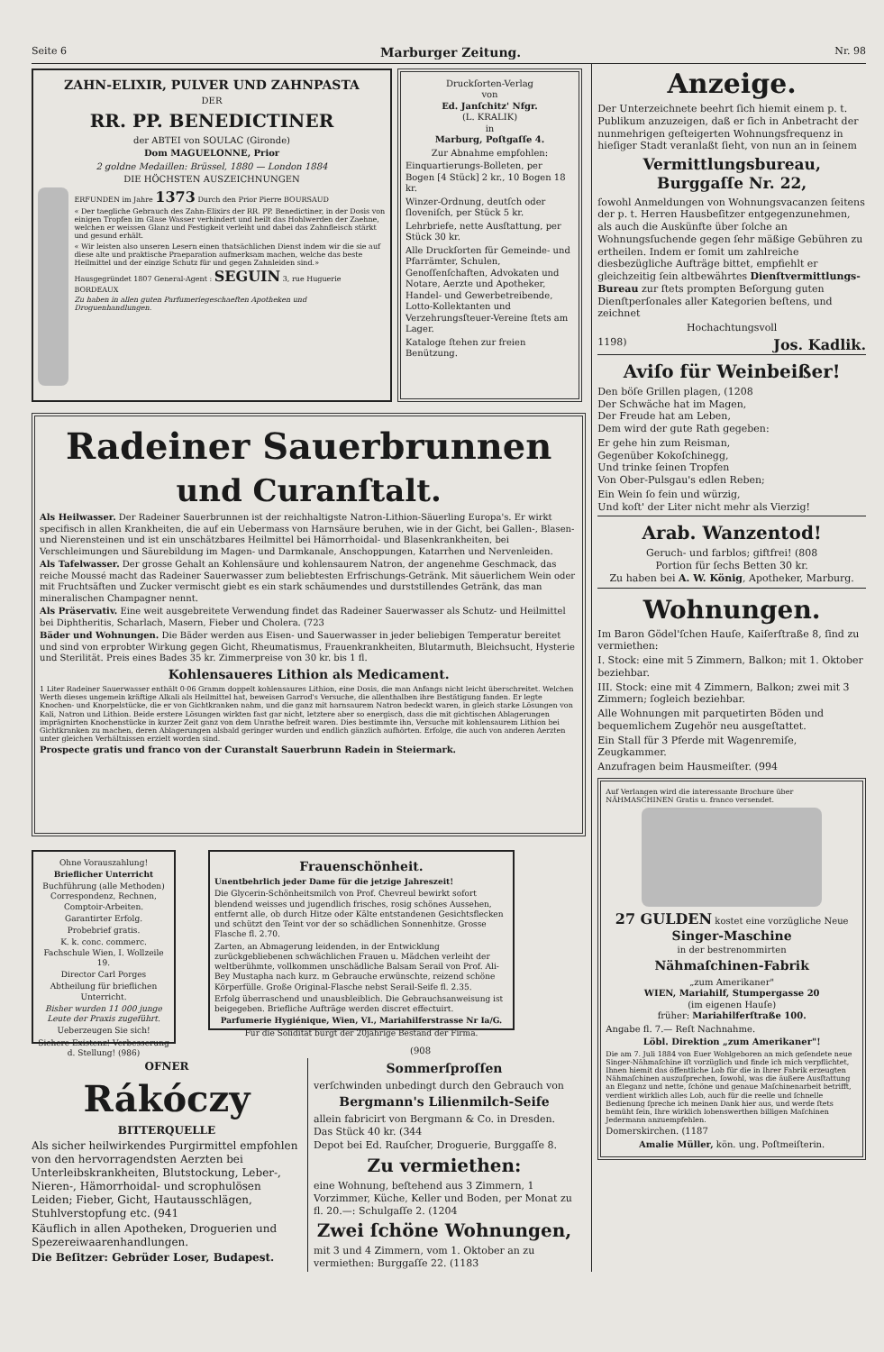Seite 6 Marburger Zeitung. Nr. 98
ZAHN-ELIXIR, PULVER UND ZAHNPASTA
DER
RR. PP. BENEDICTINER
der ABTEI von SOULAC (Gironde)
Dom MAGUELONNE, Prior
2 goldne Medaillen: Brüssel, 1880 — London 1884
DIE HÖCHSTEN AUSZEICHNUNGEN
ERFUNDEN im Jahre 1373 Durch den Prior Pierre BOURSAUD
« Der taegliche Gebrauch des Zahn-Elixirs der RR. PP. Benedictiner, in der Dosis von einigen Tropfen im Glase Wasser verhindert und heilt das Hohlwerden der Zaehne, welchen er weissen Glanz und Festigkeit verleiht und dabei das Zahnfleisch stärkt und gesund erhält.
« Wir leisten also unseren Lesern einen thatsächlichen Dienst indem wir die sie auf diese alte und praktische Praeparation aufmerksam machen, welche das beste Heilmittel und der einzige Schutz für und gegen Zahnleiden sind.»
Hausgegründet 1807 General-Agent : SEGUIN 3, rue Huguerie BORDEAUX
Zu haben in allen guten Parfumeriegeschaeften Apotheken und Droguenhandlungen.
Druckſorten-Verlag
von
Ed. Janſchitz' Nfgr.
(L. KRALIK)
in
Marburg, Poſtgaſſe 4.
Zur Abnahme empfohlen:
Einquartierungs-Bolleten, per Bogen [4 Stück] 2 kr., 10 Bogen 18 kr.
Winzer-Ordnung, deutſch oder ſloveniſch, per Stück 5 kr.
Lehrbriefe, nette Ausſtattung, per Stück 30 kr.
Alle Druckſorten für Gemeinde- und Pfarrämter, Schulen, Genoſſenſchaften, Advokaten und Notare, Aerzte und Apotheker, Handel- und Gewerbetreibende, Lotto-Kollektanten und Verzehrungsſteuer-Vereine ſtets am Lager.
Kataloge ſtehen zur freien Benützung.
Radeiner Sauerbrunnen
und Curanſtalt.
Als Heilwasser. Der Radeiner Sauerbrunnen ist der reichhaltigste Natron-Lithion-Säuerling Europa's. Er wirkt specifisch in allen Krankheiten, die auf ein Uebermass von Harnsäure beruhen, wie in der Gicht, bei Gallen-, Blasen- und Nierensteinen und ist ein unschätzbares Heilmittel bei Hämorrhoidal- und Blasenkrankheiten, bei Verschleimungen und Säurebildung im Magen- und Darmkanale, Anschoppungen, Katarrhen und Nervenleiden.
Als Tafelwasser. Der grosse Gehalt an Kohlensäure und kohlensaurem Natron, der angenehme Geschmack, das reiche Moussé macht das Radeiner Sauerwasser zum beliebtesten Erfrischungs-Getränk. Mit säuerlichem Wein oder mit Fruchtsäften und Zucker vermischt giebt es ein stark schäumendes und durststillendes Getränk, das man mineralischen Champagner nennt.
Als Präservativ. Eine weit ausgebreitete Verwendung findet das Radeiner Sauerwasser als Schutz- und Heilmittel bei Diphtheritis, Scharlach, Masern, Fieber und Cholera. (723
Bäder und Wohnungen. Die Bäder werden aus Eisen- und Sauerwasser in jeder beliebigen Temperatur bereitet und sind von erprobter Wirkung gegen Gicht, Rheumatismus, Frauenkrankheiten, Blutarmuth, Bleichsucht, Hysterie und Sterilität. Preis eines Bades 35 kr. Zimmerpreise von 30 kr. bis 1 fl.
Kohlensaueres Lithion als Medicament.
1 Liter Radeiner Sauerwasser enthält 0·06 Gramm doppelt kohlensaures Lithion, eine Dosis, die man Anfangs nicht leicht überschreitet. Welchen Werth dieses ungemein kräftige Alkali als Heilmittel hat, beweisen Garrod's Versuche, die allenthalben ihre Bestätigung fanden. Er legte Knochen- und Knorpelstücke, die er von Gichtkranken nahm, und die ganz mit harnsaurem Natron bedeckt waren, in gleich starke Lösungen von Kali, Natron und Lithion. Beide erstere Lösungen wirkten fast gar nicht, letztere aber so energisch, dass die mit gichtischen Ablagerungen imprägnirten Knochenstücke in kurzer Zeit ganz von dem Unrathe befreit waren. Dies bestimmte ihn, Versuche mit kohlensaurem Lithion bei Gichtkranken zu machen, deren Ablagerungen alsbald geringer wurden und endlich gänzlich aufhörten. Erfolge, die auch von anderen Aerzten unter gleichen Verhältnissen erzielt worden sind.
Prospecte gratis und franco von der Curanstalt Sauerbrunn Radein in Steiermark.
Ohne Vorauszahlung!
Brieflicher Unterricht
Buchführung (alle Methoden) Correspondenz, Rechnen, Comptoir-Arbeiten.
Garantirter Erfolg.
Probebrief gratis.
K. k. conc. commerc. Fachschule Wien, I. Wollzeile 19.
Director Carl Porges
Abtheilung für brieflichen Unterricht.
Bisher wurden 11 000 junge Leute der Praxis zugeführt.
Ueberzeugen Sie sich!
Sichere Existenz! Verbesserung d. Stellung! (986)
Frauenschönheit.
Unentbehrlich jeder Dame für die jetzige Jahreszeit!
Die Glycerin-Schönheitsmilch von Prof. Chevreul bewirkt sofort blendend weisses und jugendlich frisches, rosig schönes Aussehen, entfernt alle, ob durch Hitze oder Kälte entstandenen Gesichtsflecken und schützt den Teint vor der so schädlichen Sonnenhitze. Grosse Flasche fl. 2.70.
Zarten, an Abmagerung leidenden, in der Entwicklung zurückgebliebenen schwächlichen Frauen u. Mädchen verleiht der weltberühmte, vollkommen unschädliche Balsam Serail von Prof. Ali-Bey Mustapha nach kurz. m Gebrauche erwünschte, reizend schöne Körperfülle. Große Original-Flasche nebst Serail-Seife fl. 2.35.
Erfolg überraschend und unausbleiblich. Die Gebrauchsanweisung ist beigegeben. Briefliche Aufträge werden discret effectuirt.
Parfumerie Hygiénique, Wien, VI., Mariahilferstrasse Nr Ia/G.
Für die Solidität bürgt der 20jährige Bestand der Firma.
(908
OFNER
Rákóczy
BITTERQUELLE
Als sicher heilwirkendes Purgirmittel empfohlen von den hervorragendsten Aerzten bei Unterleibskrankheiten, Blutstockung, Leber-, Nieren-, Hämorrhoidal- und scrophulösen Leiden; Fieber, Gicht, Hautausschlägen, Stuhlverstopfung etc. (941
Käuflich in allen Apotheken, Droguerien und Spezereiwaarenhandlungen.
Die Beſitzer: Gebrüder Loser, Budapest.
Sommerſproſſen
verſchwinden unbedingt durch den Gebrauch von
Bergmann's Lilienmilch-Seife
allein fabricirt von Bergmann & Co. in Dresden. Das Stück 40 kr. (344
Depot bei Ed. Rauſcher, Droguerie, Burggaſſe 8.
Zu vermiethen:
eine Wohnung, beſtehend aus 3 Zimmern, 1 Vorzimmer, Küche, Keller und Boden, per Monat zu fl. 20.—: Schulgaſſe 2. (1204
Zwei ſchöne Wohnungen,
mit 3 und 4 Zimmern, vom 1. Oktober an zu vermiethen: Burggaſſe 22. (1183
Anzeige.
Der Unterzeichnete beehrt ſich hiemit einem p. t. Publikum anzuzeigen, daß er ſich in Anbetracht der nunmehrigen geſteigerten Wohnungsfrequenz in hieſiger Stadt veranlaßt ſieht, von nun an in ſeinem
Vermittlungsbureau, Burggaſſe Nr. 22,
ſowohl Anmeldungen von Wohnungsvacanzen ſeitens der p. t. Herren Hausbeſitzer entgegenzunehmen, als auch die Auskünfte über ſolche an Wohnungsſuchende gegen ſehr mäßige Gebühren zu ertheilen. Indem er ſomit um zahlreiche diesbezügliche Aufträge bittet, empfiehlt er gleichzeitig ſein altbewährtes Dienſtvermittlungs-Bureau zur ſtets prompten Beſorgung guten Dienſtperſonales aller Kategorien beſtens, und zeichnet
Hochachtungsvoll
1198) Jos. Kadlik.
Aviſo für Weinbeißer!
Den böſe Grillen plagen, (1208
Der Schwäche hat im Magen,
Der Freude hat am Leben,
Dem wird der gute Rath gegeben:
Er gehe hin zum Reisman,
Gegenüber Kokoſchinegg,
Und trinke ſeinen Tropfen
Von Ober-Pulsgau's edlen Reben;
Ein Wein ſo fein und würzig,
Und koſt' der Liter nicht mehr als Vierzig!
Arab. Wanzentod!
Geruch- und farblos; giftfrei! (808
Portion für ſechs Betten 30 kr.
Zu haben bei A. W. König, Apotheker, Marburg.
Wohnungen.
Im Baron Gödel'ſchen Hauſe, Kaiſerſtraße 8, ſind zu vermiethen:
I. Stock: eine mit 5 Zimmern, Balkon; mit 1. Oktober beziehbar.
III. Stock: eine mit 4 Zimmern, Balkon; zwei mit 3 Zimmern; ſogleich beziehbar.
Alle Wohnungen mit parquetirten Böden und bequemlichem Zugehör neu ausgeſtattet.
Ein Stall für 3 Pferde mit Wagenremiſe, Zeugkammer.
Anzufragen beim Hausmeiſter. (994
Auf Verlangen wird die interessante Brochure über NÄHMASCHINEN Gratis u. franco versendet.
27 GULDEN kostet eine vorzügliche Neue Singer-Maschine
in der bestrenommirten
Nähmaſchinen-Fabrik
„zum Amerikaner"
WIEN, Mariahilf, Stumpergasse 20
(im eigenen Hauſe)
früher: Mariahilferſtraße 100.
Angabe fl. 7.— Reſt Nachnahme.
Löbl. Direktion „zum Amerikaner"!
Die am 7. Juli 1884 von Euer Wohlgeboren an mich geſendete neue Singer-Nähmaſchine iſt vorzüglich und finde ich mich verpflichtet, Ihnen hiemit das öffentliche Lob für die in Ihrer Fabrik erzeugten Nähmaſchinen auszuſprechen, ſowohl, was die äußere Ausſtattung an Eleganz und nette, ſchöne und genaue Maſchinenarbeit betrifft, verdient wirklich alles Lob, auch für die reelle und ſchnelle Bedienung ſpreche ich meinen Dank hier aus, und werde ſtets bemüht ſein, Ihre wirklich lobenswerthen billigen Maſchinen Jedermann anzuempfehlen.
Domerskirchen. (1187
Amalie Müller, kön. ung. Poſtmeiſterin.